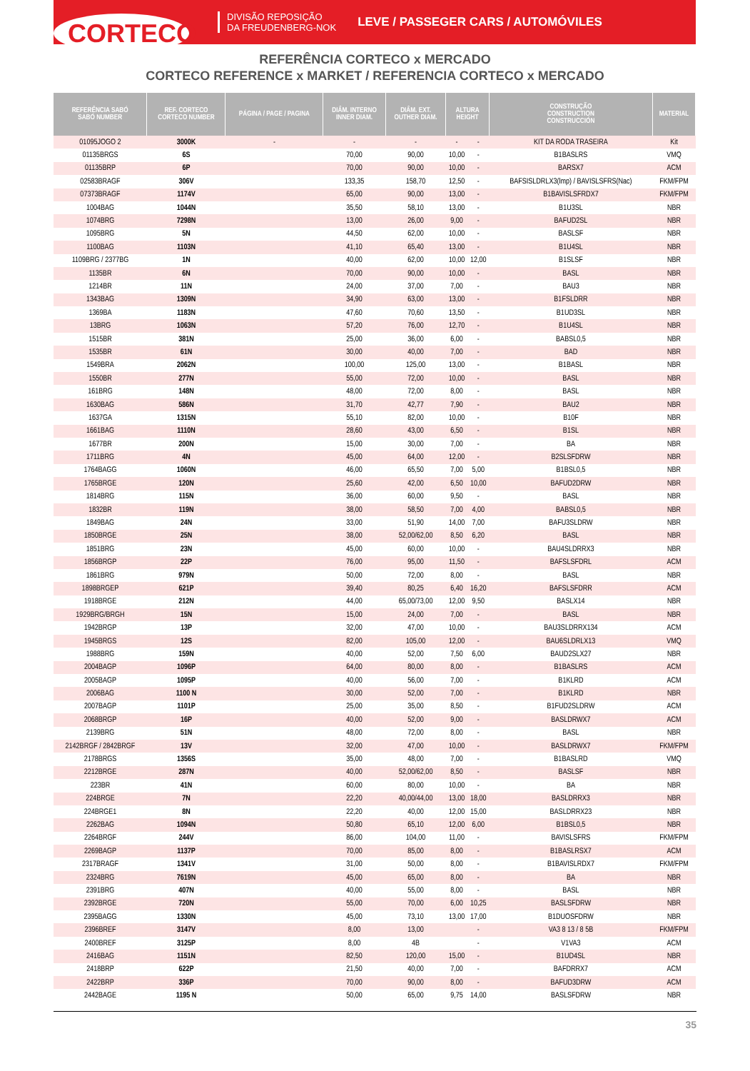CORTECO
DIVISÃO REPOSIÇÃO
DA FREUDENBERG-NOK
LEVE / PASSEGER CARS / AUTOMÓVILES
REFERÊNCIA CORTECO x MERCADO
CORTECO REFERENCE x MARKET / REFERENCIA CORTECO x MERCADO
| REFERÊNCIA SABÓ SABÓ NUMBER | REF. CORTECO CORTECO NUMBER | PÁGINA / PAGE / PAGINA | DIÂM. INTERNO INNER DIAM. | DIÂM. EXT. OUTHER DIAM. | ALTURA HEIGHT | | CONSTRUÇÃO CONSTRUCTION CONSTRUCCIÓN | MATERIAL |
| --- | --- | --- | --- | --- | --- | --- | --- | --- |
| 01095JOGO 2 | 3000K | - | - | - | - | - | KIT DA RODA TRASEIRA | Kit |
| 01135BRGS | 6S | | 70,00 | 90,00 | 10,00 | - | B1BASLRS | VMQ |
| 01135BRP | 6P | | 70,00 | 90,00 | 10,00 | - | BARSX7 | ACM |
| 02583BRAGF | 306V | | 133,35 | 158,70 | 12,50 | - | BAFSISLDRLX3(lmp) / BAVISLSFRS(Nac) | FKM/FPM |
| 07373BRAGF | 1174V | | 65,00 | 90,00 | 13,00 | - | B1BAVISLSFRDX7 | FKM/FPM |
| 1004BAG | 1044N | | 35,50 | 58,10 | 13,00 | - | B1U3SL | NBR |
| 1074BRG | 7298N | | 13,00 | 26,00 | 9,00 | - | BAFUD2SL | NBR |
| 1095BRG | 5N | | 44,50 | 62,00 | 10,00 | - | BASLSF | NBR |
| 1100BAG | 1103N | | 41,10 | 65,40 | 13,00 | - | B1U4SL | NBR |
| 1109BRG / 2377BG | 1N | | 40,00 | 62,00 | 10,00 | 12,00 | B1SLSF | NBR |
| 1135BR | 6N | | 70,00 | 90,00 | 10,00 | - | BASL | NBR |
| 1214BR | 11N | | 24,00 | 37,00 | 7,00 | - | BAU3 | NBR |
| 1343BAG | 1309N | | 34,90 | 63,00 | 13,00 | - | B1FSLDRR | NBR |
| 1369BA | 1183N | | 47,60 | 70,60 | 13,50 | - | B1UD3SL | NBR |
| 13BRG | 1063N | | 57,20 | 76,00 | 12,70 | - | B1U4SL | NBR |
| 1515BR | 381N | | 25,00 | 36,00 | 6,00 | - | BABSL0,5 | NBR |
| 1535BR | 61N | | 30,00 | 40,00 | 7,00 | - | BAD | NBR |
| 1549BRA | 2062N | | 100,00 | 125,00 | 13,00 | - | B1BASL | NBR |
| 1550BR | 277N | | 55,00 | 72,00 | 10,00 | - | BASL | NBR |
| 161BRG | 148N | | 48,00 | 72,00 | 8,00 | - | BASL | NBR |
| 1630BAG | 586N | | 31,70 | 42,77 | 7,90 | - | BAU2 | NBR |
| 1637GA | 1315N | | 55,10 | 82,00 | 10,00 | - | B10F | NBR |
| 1661BAG | 1110N | | 28,60 | 43,00 | 6,50 | - | B1SL | NBR |
| 1677BR | 200N | | 15,00 | 30,00 | 7,00 | - | BA | NBR |
| 1711BRG | 4N | | 45,00 | 64,00 | 12,00 | - | B2SLSFDRW | NBR |
| 1764BAGG | 1060N | | 46,00 | 65,50 | 7,00 | 5,00 | B1BSL0,5 | NBR |
| 1765BRGE | 120N | | 25,60 | 42,00 | 6,50 | 10,00 | BAFUD2DRW | NBR |
| 1814BRG | 115N | | 36,00 | 60,00 | 9,50 | - | BASL | NBR |
| 1832BR | 119N | | 38,00 | 58,50 | 7,00 | 4,00 | BABSL0,5 | NBR |
| 1849BAG | 24N | | 33,00 | 51,90 | 14,00 | 7,00 | BAFU3SLDRW | NBR |
| 1850BRGE | 25N | | 38,00 | 52,00/62,00 | 8,50 | 6,20 | BASL | NBR |
| 1851BRG | 23N | | 45,00 | 60,00 | 10,00 | - | BAU4SLDRRX3 | NBR |
| 1856BRGP | 22P | | 76,00 | 95,00 | 11,50 | - | BAFSLSFDRL | ACM |
| 1861BRG | 979N | | 50,00 | 72,00 | 8,00 | - | BASL | NBR |
| 1898BRGEP | 621P | | 39,40 | 80,25 | 6,40 | 16,20 | BAFSLSFDRR | ACM |
| 1918BRGE | 212N | | 44,00 | 65,00/73,00 | 12,00 | 9,50 | BASLX14 | NBR |
| 1929BRG/BRGH | 15N | | 15,00 | 24,00 | 7,00 | - | BASL | NBR |
| 1942BRGP | 13P | | 32,00 | 47,00 | 10,00 | - | BAU3SLDRRX134 | ACM |
| 1945BRGS | 12S | | 82,00 | 105,00 | 12,00 | - | BAU6SLDRLX13 | VMQ |
| 1988BRG | 159N | | 40,00 | 52,00 | 7,50 | 6,00 | BAUD2SLX27 | NBR |
| 2004BAGP | 1096P | | 64,00 | 80,00 | 8,00 | - | B1BASLRS | ACM |
| 2005BAGP | 1095P | | 40,00 | 56,00 | 7,00 | - | B1KLRD | ACM |
| 2006BAG | 1100 N | | 30,00 | 52,00 | 7,00 | - | B1KLRD | NBR |
| 2007BAGP | 1101P | | 25,00 | 35,00 | 8,50 | - | B1FUD2SLDRW | ACM |
| 2068BRGP | 16P | | 40,00 | 52,00 | 9,00 | - | BASLDRWX7 | ACM |
| 2139BRG | 51N | | 48,00 | 72,00 | 8,00 | - | BASL | NBR |
| 2142BRGF / 2842BRGF | 13V | | 32,00 | 47,00 | 10,00 | - | BASLDRWX7 | FKM/FPM |
| 2178BRGS | 1356S | | 35,00 | 48,00 | 7,00 | - | B1BASLRD | VMQ |
| 2212BRGE | 287N | | 40,00 | 52,00/62,00 | 8,50 | - | BASLSF | NBR |
| 223BR | 41N | | 60,00 | 80,00 | 10,00 | - | BA | NBR |
| 224BRGE | 7N | | 22,20 | 40,00/44,00 | 13,00 | 18,00 | BASLDRRX3 | NBR |
| 224BRGE1 | 8N | | 22,20 | 40,00 | 12,00 | 15,00 | BASLDRRX23 | NBR |
| 2262BAG | 1094N | | 50,80 | 65,10 | 12,00 | 6,00 | B1BSL0,5 | NBR |
| 2264BRGF | 244V | | 86,00 | 104,00 | 11,00 | - | BAVISLSFRS | FKM/FPM |
| 2269BAGP | 1137P | | 70,00 | 85,00 | 8,00 | - | B1BASLRSX7 | ACM |
| 2317BRAGF | 1341V | | 31,00 | 50,00 | 8,00 | - | B1BAVISLRDX7 | FKM/FPM |
| 2324BRG | 7619N | | 45,00 | 65,00 | 8,00 | - | BA | NBR |
| 2391BRG | 407N | | 40,00 | 55,00 | 8,00 | - | BASL | NBR |
| 2392BRGE | 720N | | 55,00 | 70,00 | 6,00 | 10,25 | BASLSFDRW | NBR |
| 2395BAGG | 1330N | | 45,00 | 73,10 | 13,00 | 17,00 | B1DUOSFDRW | NBR |
| 2396BREF | 3147V | | 8,00 | 13,00 | | - | VA3 8 13 / 8 5B | FKM/FPM |
| 2400BREF | 3125P | | 8,00 | 4B | | - | V1VA3 | ACM |
| 2416BAG | 1151N | | 82,50 | 120,00 | 15,00 | - | B1UD4SL | NBR |
| 2418BRP | 622P | | 21,50 | 40,00 | 7,00 | - | BAFDRRX7 | ACM |
| 2422BRP | 336P | | 70,00 | 90,00 | 8,00 | - | BAFUD3DRW | ACM |
| 2442BAGE | 1195 N | | 50,00 | 65,00 | 9,75 | 14,00 | BASLSFDRW | NBR |
35